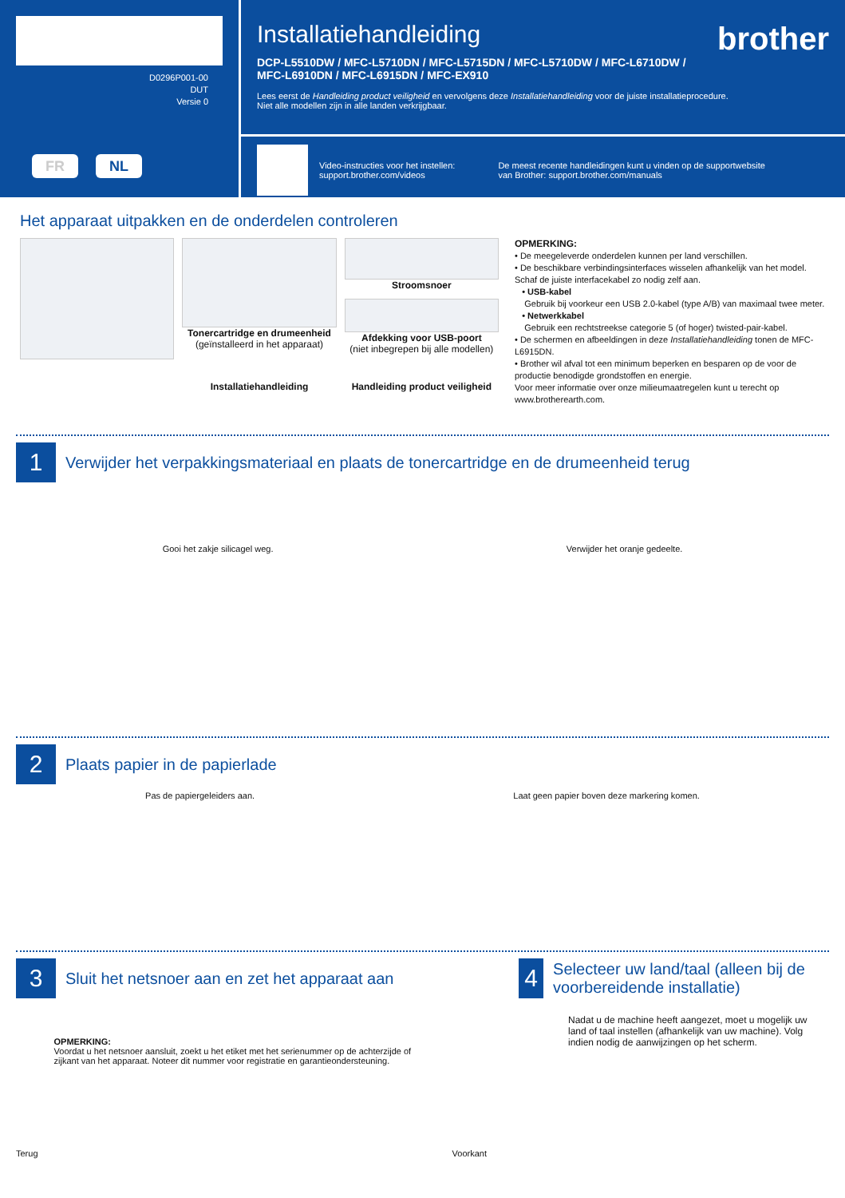D0296P001-00
DUT
Versie 0
FR NL
brother
Installatiehandleiding
DCP-L5510DW / MFC-L5710DN / MFC-L5715DN / MFC-L5710DW / MFC-L6710DW /
MFC-L6910DN / MFC-L6915DN / MFC-EX910
Lees eerst de Handleiding product veiligheid en vervolgens deze Installatiehandleiding voor de juiste installatieprocedure.
Niet alle modellen zijn in alle landen verkrijgbaar.
Video-instructies voor het instellen:
support.brother.com/videos
De meest recente handleidingen kunt u vinden op de supportwebsite
van Brother: support.brother.com/manuals
Het apparaat uitpakken en de onderdelen controleren
Tonercartridge en drumeenheid
(geïnstalleerd in het apparaat)
Stroomsnoer
Afdekking voor USB-poort
(niet inbegrepen bij alle modellen)
Installatiehandleiding
Handleiding product veiligheid
OPMERKING:
• De meegeleverde onderdelen kunnen per land verschillen.
• De beschikbare verbindingsinterfaces wisselen afhankelijk van het model. Schaf de juiste interfacekabel zo nodig zelf aan.
• USB-kabel
Gebruik bij voorkeur een USB 2.0-kabel (type A/B) van maximaal twee meter.
• Netwerkkabel
Gebruik een rechtstreekse categorie 5 (of hoger) twisted-pair-kabel.
• De schermen en afbeeldingen in deze Installatiehandleiding tonen de MFC-L6915DN.
• Brother wil afval tot een minimum beperken en besparen op de voor de productie benodigde grondstoffen en energie.
Voor meer informatie over onze milieumaatregelen kunt u terecht op www.brotherearth.com.
1
Verwijder het verpakkingsmateriaal en plaats de tonercartridge en de drumeenheid terug
Gooi het zakje silicagel weg. Verwijder het oranje gedeelte.
2
Plaats papier in de papierlade
Pas de papiergeleiders aan. Laat geen papier boven deze markering komen.
3
Sluit het netsnoer aan en zet het apparaat aan
Terug
OPMERKING:
Voordat u het netsnoer aansluit, zoekt u het etiket met het serienummer op de achterzijde of zijkant van het apparaat. Noteer dit nummer voor registratie en garantieondersteuning.
Voorkant
4
Selecteer uw land/taal (alleen bij de voorbereidende installatie)
Nadat u de machine heeft aangezet, moet u mogelijk uw land of taal instellen (afhankelijk van uw machine). Volg indien nodig de aanwijzingen op het scherm.